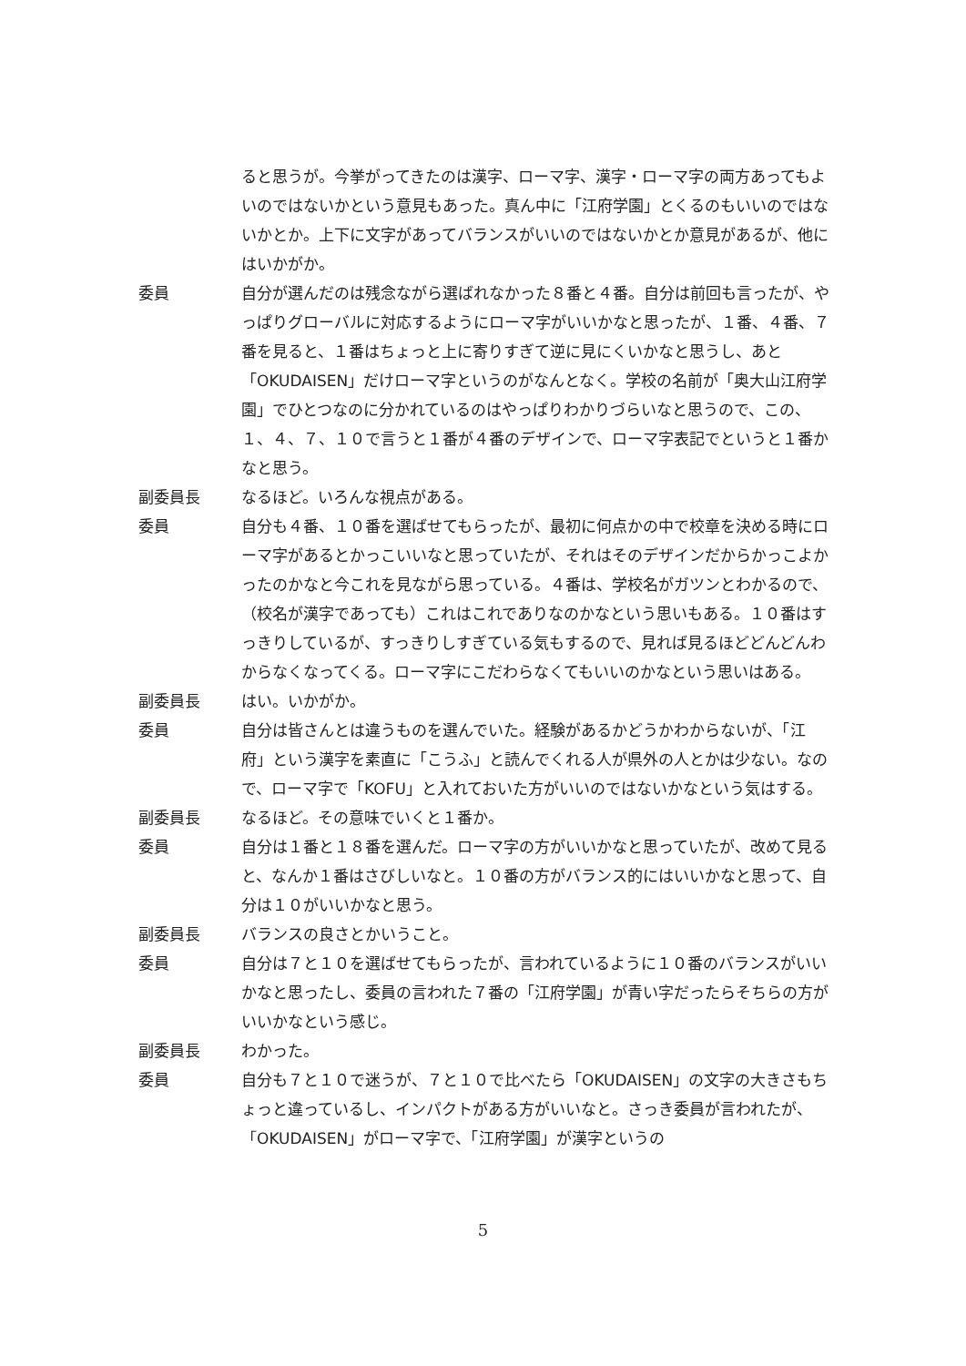ると思うが。今挙がってきたのは漢字、ローマ字、漢字・ローマ字の両方あってもよいのではないかという意見もあった。真ん中に「江府学園」とくるのもいいのではないかとか。上下に文字があってバランスがいいのではないかとか意見があるが、他にはいかがか。
委員 自分が選んだのは残念ながら選ばれなかった８番と４番。自分は前回も言ったが、やっぱりグローバルに対応するようにローマ字がいいかなと思ったが、１番、４番、７番を見ると、１番はちょっと上に寄りすぎて逆に見にくいかなと思うし、あと「OKUDAISEN」だけローマ字というのがなんとなく。学校の名前が「奥大山江府学園」でひとつなのに分かれているのはやっぱりわかりづらいなと思うので、この、１、４、７、１０で言うと１番が４番のデザインで、ローマ字表記でというと１番かなと思う。
副委員長 なるほど。いろんな視点がある。
委員 自分も４番、１０番を選ばせてもらったが、最初に何点かの中で校章を決める時にローマ字があるとかっこいいなと思っていたが、それはそのデザインだからかっこよかったのかなと今これを見ながら思っている。４番は、学校名がガツンとわかるので、（校名が漢字であっても）これはこれでありなのかなという思いもある。１０番はすっきりしているが、すっきりしすぎている気もするので、見れば見るほどどんどんわからなくなってくる。ローマ字にこだわらなくてもいいのかなという思いはある。
副委員長 はい。いかがか。
委員 自分は皆さんとは違うものを選んでいた。経験があるかどうかわからないが、「江府」という漢字を素直に「こうふ」と読んでくれる人が県外の人とかは少ない。なので、ローマ字で「KOFU」と入れておいた方がいいのではないかなという気はする。
副委員長 なるほど。その意味でいくと１番か。
委員 自分は１番と１８番を選んだ。ローマ字の方がいいかなと思っていたが、改めて見ると、なんか１番はさびしいなと。１０番の方がバランス的にはいいかなと思って、自分は１０がいいかなと思う。
副委員長 バランスの良さとかいうこと。
委員 自分は７と１０を選ばせてもらったが、言われているように１０番のバランスがいいかなと思ったし、委員の言われた７番の「江府学園」が青い字だったらそちらの方がいいかなという感じ。
副委員長 わかった。
委員 自分も７と１０で迷うが、７と１０で比べたら「OKUDAISEN」の文字の大きさもちょっと違っているし、インパクトがある方がいいなと。さっき委員が言われたが、「OKUDAISEN」がローマ字で、「江府学園」が漢字というの
5